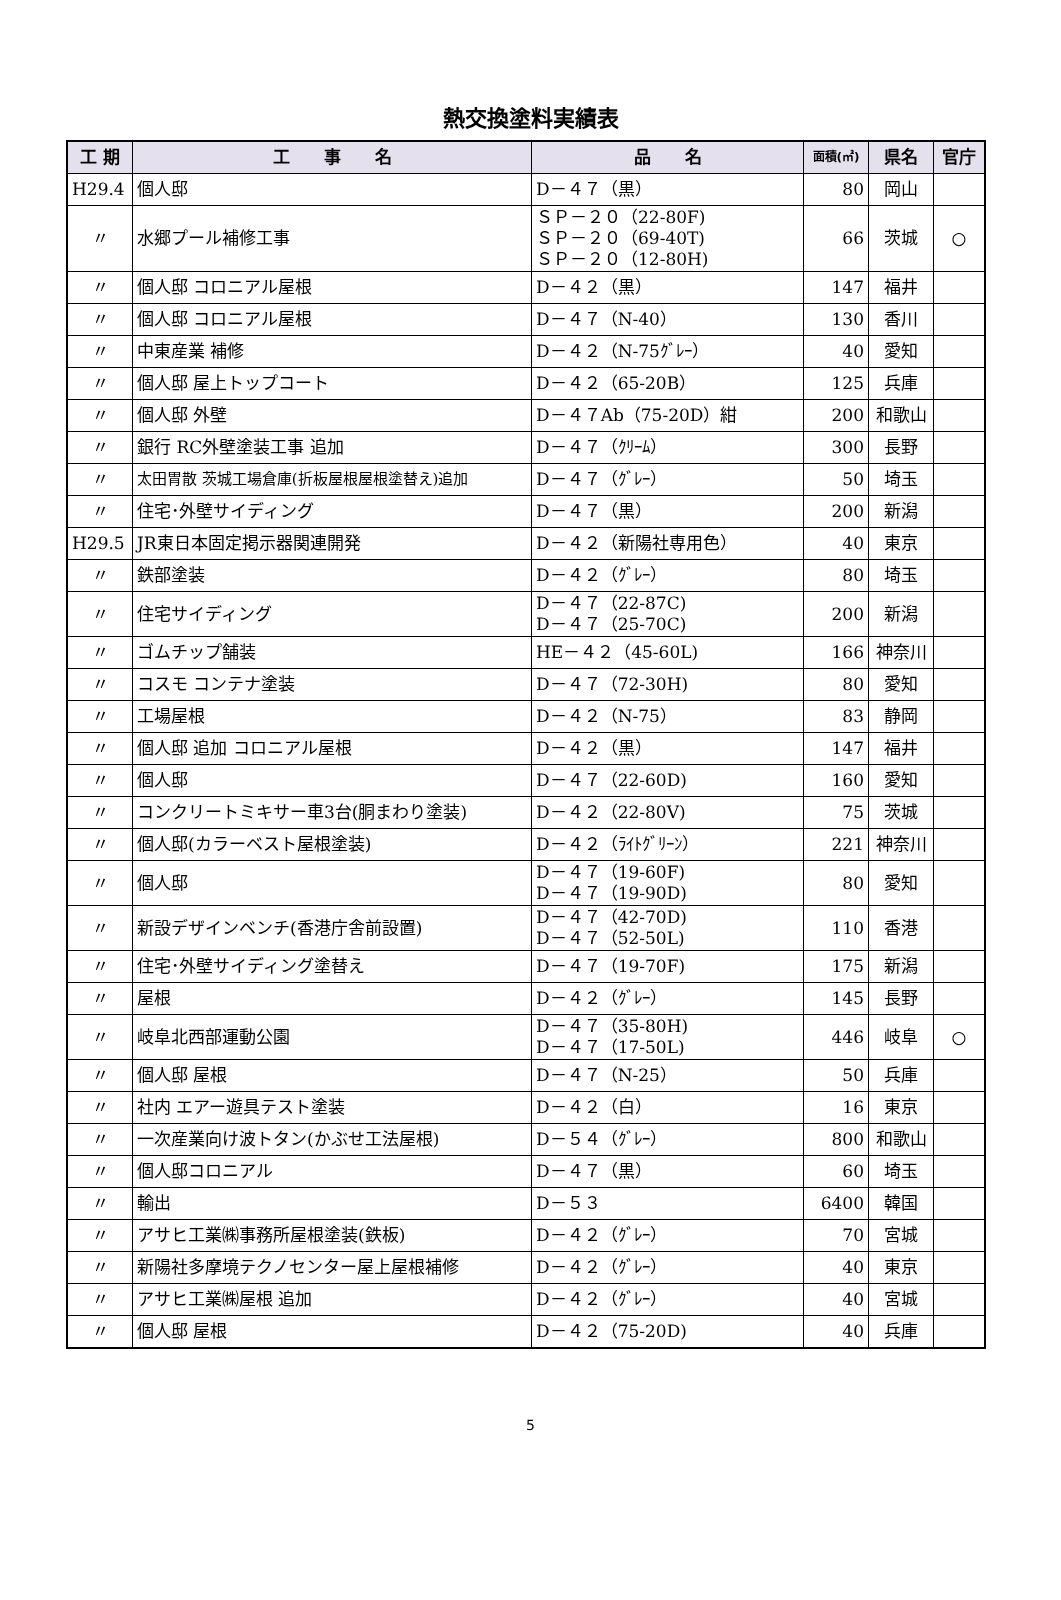熱交換塗料実績表
| 工 期 | 工 事 名 | 品 名 | 面積(㎡) | 県名 | 官庁 |
| --- | --- | --- | --- | --- | --- |
| H29.4 | 個人邸 | D－４７（黒） | 80 | 岡山 | |
| 〃 | 水郷プール補修工事 | ＳＰ－２０（22-80F) ＳＰ－２０（69-40T) ＳＰ－２０（12-80H) | 66 | 茨城 | ○ |
| 〃 | 個人邸 コロニアル屋根 | D－４２（黒） | 147 | 福井 | |
| 〃 | 個人邸 コロニアル屋根 | D－４７（N-40） | 130 | 香川 | |
| 〃 | 中東産業 補修 | D－４２（N-75ｸﾞﾚｰ） | 40 | 愛知 | |
| 〃 | 個人邸 屋上トップコート | D－４２（65-20B） | 125 | 兵庫 | |
| 〃 | 個人邸 外壁 | D－４７Ab（75-20D）紺 | 200 | 和歌山 | |
| 〃 | 銀行 RC外壁塗装工事 追加 | D－４７（ｸﾘｰﾑ） | 300 | 長野 | |
| 〃 | 太田胃散 茨城工場倉庫(折板屋根屋根塗替え)追加 | D－４７（ｸﾞﾚｰ） | 50 | 埼玉 | |
| 〃 | 住宅･外壁サイディング | D－４７（黒） | 200 | 新潟 | |
| H29.5 | JR東日本固定掲示器関連開発 | D－４２（新陽社専用色） | 40 | 東京 | |
| 〃 | 鉄部塗装 | D－４２（ｸﾞﾚｰ） | 80 | 埼玉 | |
| 〃 | 住宅サイディング | D－４７（22-87C) D－４７（25-70C) | 200 | 新潟 | |
| 〃 | ゴムチップ舗装 | HE－４２（45-60L) | 166 | 神奈川 | |
| 〃 | コスモ コンテナ塗装 | D－４７（72-30H) | 80 | 愛知 | |
| 〃 | 工場屋根 | D－４２（N-75） | 83 | 静岡 | |
| 〃 | 個人邸 追加 コロニアル屋根 | D－４２（黒） | 147 | 福井 | |
| 〃 | 個人邸 | D－４７（22-60D) | 160 | 愛知 | |
| 〃 | コンクリートミキサー車3台(胴まわり塗装) | D－４２（22-80V) | 75 | 茨城 | |
| 〃 | 個人邸(カラーベスト屋根塗装) | D－４２（ﾗｲﾄｸﾞﾘｰﾝ） | 221 | 神奈川 | |
| 〃 | 個人邸 | D－４７（19-60F) D－４７（19-90D) | 80 | 愛知 | |
| 〃 | 新設デザインベンチ(香港庁舎前設置) | D－４７（42-70D) D－４７（52-50L) | 110 | 香港 | |
| 〃 | 住宅･外壁サイディング塗替え | D－４７（19-70F) | 175 | 新潟 | |
| 〃 | 屋根 | D－４２（ｸﾞﾚｰ） | 145 | 長野 | |
| 〃 | 岐阜北西部運動公園 | D－４７（35-80H) D－４７（17-50L) | 446 | 岐阜 | ○ |
| 〃 | 個人邸 屋根 | D－４７（N-25） | 50 | 兵庫 | |
| 〃 | 社内 エアー遊具テスト塗装 | D－４２（白） | 16 | 東京 | |
| 〃 | 一次産業向け波トタン(かぶせ工法屋根) | D－５４（ｸﾞﾚｰ） | 800 | 和歌山 | |
| 〃 | 個人邸コロニアル | D－４７（黒） | 60 | 埼玉 | |
| 〃 | 輸出 | D－５３ | 6400 | 韓国 | |
| 〃 | アサヒ工業㈱事務所屋根塗装(鉄板) | D－４２（ｸﾞﾚｰ） | 70 | 宮城 | |
| 〃 | 新陽社多摩境テクノセンター屋上屋根補修 | D－４２（ｸﾞﾚｰ） | 40 | 東京 | |
| 〃 | アサヒ工業㈱屋根 追加 | D－４２（ｸﾞﾚｰ） | 40 | 宮城 | |
| 〃 | 個人邸 屋根 | D－４２（75-20D) | 40 | 兵庫 | |
5